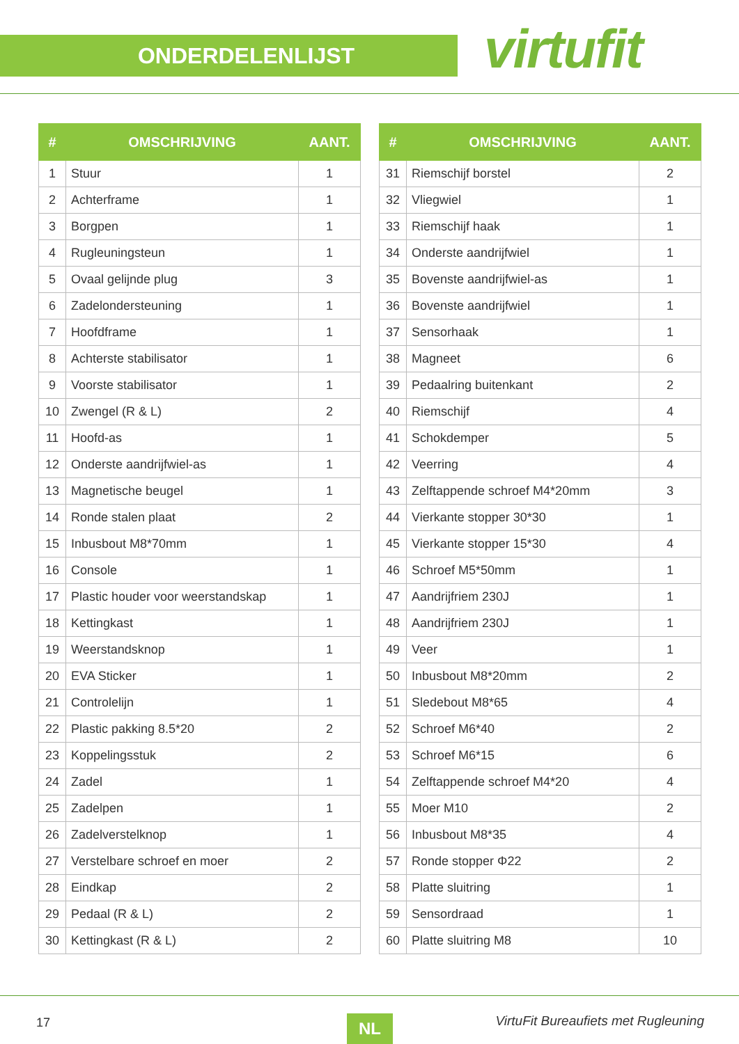ONDERDELENLIJST virtufit
| # | OMSCHRIJVING | AANT. |
| --- | --- | --- |
| 1 | Stuur | 1 |
| 2 | Achterframe | 1 |
| 3 | Borgpen | 1 |
| 4 | Rugleuningsteun | 1 |
| 5 | Ovaal gelijnde plug | 3 |
| 6 | Zadelondersteuning | 1 |
| 7 | Hoofdframe | 1 |
| 8 | Achterste stabilisator | 1 |
| 9 | Voorste stabilisator | 1 |
| 10 | Zwengel (R & L) | 2 |
| 11 | Hoofd-as | 1 |
| 12 | Onderste aandrijfwiel-as | 1 |
| 13 | Magnetische beugel | 1 |
| 14 | Ronde stalen plaat | 2 |
| 15 | Inbusbout M8*70mm | 1 |
| 16 | Console | 1 |
| 17 | Plastic houder voor weerstandskap | 1 |
| 18 | Kettingkast | 1 |
| 19 | Weerstandsknop | 1 |
| 20 | EVA Sticker | 1 |
| 21 | Controlelijn | 1 |
| 22 | Plastic pakking 8.5*20 | 2 |
| 23 | Koppelingsstuk | 2 |
| 24 | Zadel | 1 |
| 25 | Zadelpen | 1 |
| 26 | Zadelverstelknop | 1 |
| 27 | Verstelbare schroef en moer | 2 |
| 28 | Eindkap | 2 |
| 29 | Pedaal (R & L) | 2 |
| 30 | Kettingkast (R & L) | 2 |
| # | OMSCHRIJVING | AANT. |
| --- | --- | --- |
| 31 | Riemschijf borstel | 2 |
| 32 | Vliegwiel | 1 |
| 33 | Riemschijf haak | 1 |
| 34 | Onderste aandrijfwiel | 1 |
| 35 | Bovenste aandrijfwiel-as | 1 |
| 36 | Bovenste aandrijfwiel | 1 |
| 37 | Sensorhaak | 1 |
| 38 | Magneet | 6 |
| 39 | Pedaalring buitenkant | 2 |
| 40 | Riemschijf | 4 |
| 41 | Schokdemper | 5 |
| 42 | Veerring | 4 |
| 43 | Zelftappende schroef M4*20mm | 3 |
| 44 | Vierkante stopper 30*30 | 1 |
| 45 | Vierkante stopper 15*30 | 4 |
| 46 | Schroef M5*50mm | 1 |
| 47 | Aandrijfriem 230J | 1 |
| 48 | Aandrijfriem 230J | 1 |
| 49 | Veer | 1 |
| 50 | Inbusbout M8*20mm | 2 |
| 51 | Sledebout M8*65 | 4 |
| 52 | Schroef M6*40 | 2 |
| 53 | Schroef M6*15 | 6 |
| 54 | Zelftappende schroef M4*20 | 4 |
| 55 | Moer M10 | 2 |
| 56 | Inbusbout M8*35 | 4 |
| 57 | Ronde stopper Φ22 | 2 |
| 58 | Platte sluitring | 1 |
| 59 | Sensordraad | 1 |
| 60 | Platte sluitring M8 | 10 |
17 NL VirtuFit Bureaufiets met Rugleuning